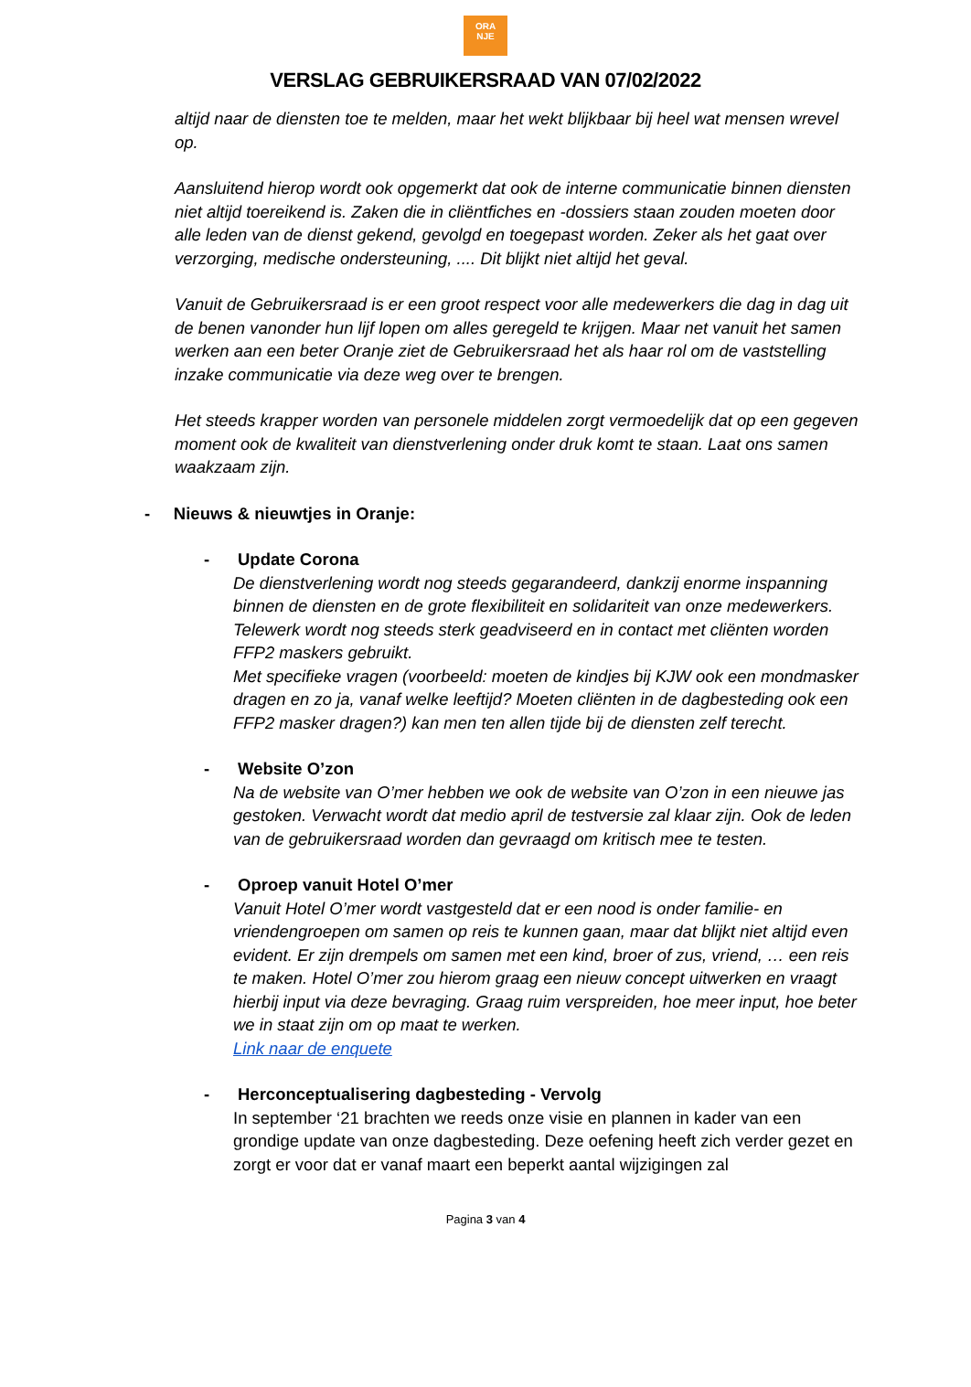ORA
NJE
VERSLAG GEBRUIKERSRAAD VAN 07/02/2022
altijd naar de diensten toe te melden, maar het wekt blijkbaar bij heel wat mensen wrevel op.
Aansluitend hierop wordt ook opgemerkt dat ook de interne communicatie binnen diensten niet altijd toereikend is. Zaken die in cliëntfiches en -dossiers staan zouden moeten door alle leden van de dienst gekend, gevolgd en toegepast worden. Zeker als het gaat over verzorging, medische ondersteuning, .... Dit blijkt niet altijd het geval.
Vanuit de Gebruikersraad is er een groot respect voor alle medewerkers die dag in dag uit de benen vanonder hun lijf lopen om alles geregeld te krijgen. Maar net vanuit het samen werken aan een beter Oranje ziet de Gebruikersraad het als haar rol om de vaststelling inzake communicatie via deze weg over te brengen.
Het steeds krapper worden van personele middelen zorgt vermoedelijk dat op een gegeven moment ook de kwaliteit van dienstverlening onder druk komt te staan. Laat ons samen waakzaam zijn.
- Nieuws & nieuwtjes in Oranje:
- Update Corona
De dienstverlening wordt nog steeds gegarandeerd, dankzij enorme inspanning binnen de diensten en de grote flexibiliteit en solidariteit van onze medewerkers. Telewerk wordt nog steeds sterk geadviseerd en in contact met cliënten worden FFP2 maskers gebruikt.
Met specifieke vragen (voorbeeld: moeten de kindjes bij KJW ook een mondmasker dragen en zo ja, vanaf welke leeftijd? Moeten cliënten in de dagbesteding ook een FFP2 masker dragen?) kan men ten allen tijde bij de diensten zelf terecht.
- Website O’zon
Na de website van O’mer hebben we ook de website van O’zon in een nieuwe jas gestoken. Verwacht wordt dat medio april de testversie zal klaar zijn. Ook de leden van de gebruikersraad worden dan gevraagd om kritisch mee te testen.
- Oproep vanuit Hotel O’mer
Vanuit Hotel O’mer wordt vastgesteld dat er een nood is onder familie- en vriendengroepen om samen op reis te kunnen gaan, maar dat blijkt niet altijd even evident. Er zijn drempels om samen met een kind, broer of zus, vriend, … een reis te maken. Hotel O’mer zou hierom graag een nieuw concept uitwerken en vraagt hierbij input via deze bevraging. Graag ruim verspreiden, hoe meer input, hoe beter we in staat zijn om op maat te werken.
Link naar de enquete
- Herconceptualisering dagbesteding - Vervolg
In september ‘21 brachten we reeds onze visie en plannen in kader van een grondige update van onze dagbesteding. Deze oefening heeft zich verder gezet en zorgt er voor dat er vanaf maart een beperkt aantal wijzigingen zal
Pagina 3 van 4